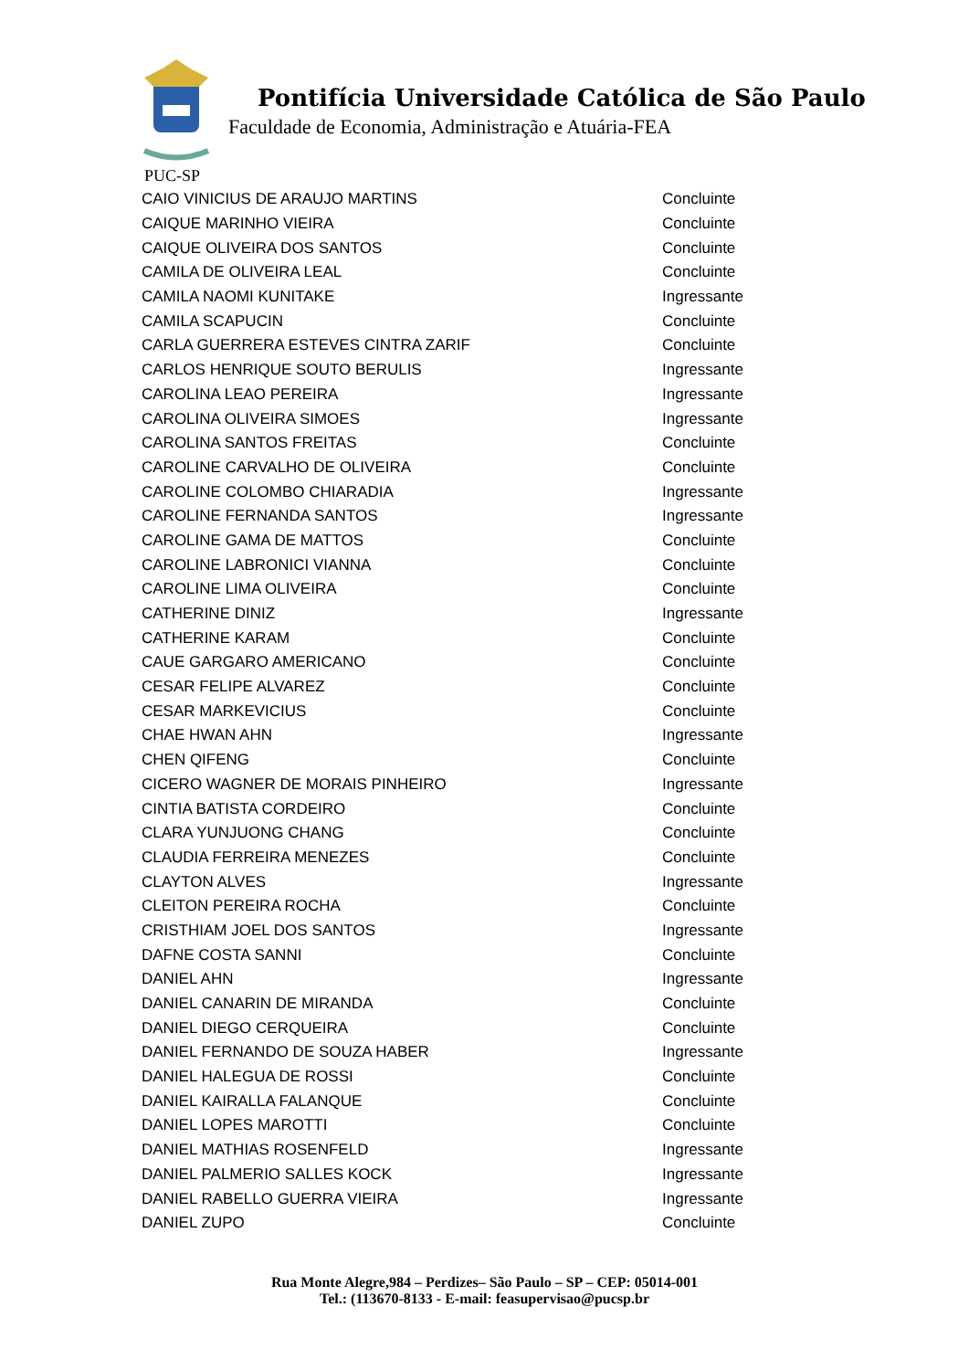Pontifícia Universidade Católica de São Paulo
Faculdade de Economia, Administração e Atuária-FEA
PUC-SP
| CAIO VINICIUS DE ARAUJO MARTINS | Concluinte |
| CAIQUE MARINHO VIEIRA | Concluinte |
| CAIQUE OLIVEIRA DOS SANTOS | Concluinte |
| CAMILA DE OLIVEIRA LEAL | Concluinte |
| CAMILA NAOMI KUNITAKE | Ingressante |
| CAMILA SCAPUCIN | Concluinte |
| CARLA GUERRERA ESTEVES CINTRA ZARIF | Concluinte |
| CARLOS HENRIQUE SOUTO BERULIS | Ingressante |
| CAROLINA LEAO PEREIRA | Ingressante |
| CAROLINA OLIVEIRA SIMOES | Ingressante |
| CAROLINA SANTOS FREITAS | Concluinte |
| CAROLINE CARVALHO DE OLIVEIRA | Concluinte |
| CAROLINE COLOMBO CHIARADIA | Ingressante |
| CAROLINE FERNANDA SANTOS | Ingressante |
| CAROLINE GAMA DE MATTOS | Concluinte |
| CAROLINE LABRONICI VIANNA | Concluinte |
| CAROLINE LIMA OLIVEIRA | Concluinte |
| CATHERINE DINIZ | Ingressante |
| CATHERINE KARAM | Concluinte |
| CAUE GARGARO AMERICANO | Concluinte |
| CESAR FELIPE ALVAREZ | Concluinte |
| CESAR MARKEVICIUS | Concluinte |
| CHAE HWAN AHN | Ingressante |
| CHEN QIFENG | Concluinte |
| CICERO WAGNER DE MORAIS PINHEIRO | Ingressante |
| CINTIA BATISTA CORDEIRO | Concluinte |
| CLARA YUNJUONG CHANG | Concluinte |
| CLAUDIA FERREIRA MENEZES | Concluinte |
| CLAYTON ALVES | Ingressante |
| CLEITON PEREIRA ROCHA | Concluinte |
| CRISTHIAM JOEL DOS SANTOS | Ingressante |
| DAFNE COSTA SANNI | Concluinte |
| DANIEL AHN | Ingressante |
| DANIEL CANARIN DE MIRANDA | Concluinte |
| DANIEL DIEGO CERQUEIRA | Concluinte |
| DANIEL FERNANDO DE SOUZA HABER | Ingressante |
| DANIEL HALEGUA DE ROSSI | Concluinte |
| DANIEL KAIRALLA FALANQUE | Concluinte |
| DANIEL LOPES MAROTTI | Concluinte |
| DANIEL MATHIAS ROSENFELD | Ingressante |
| DANIEL PALMERIO SALLES KOCK | Ingressante |
| DANIEL RABELLO GUERRA VIEIRA | Ingressante |
| DANIEL ZUPO | Concluinte |
Rua Monte Alegre,984 – Perdizes– São Paulo – SP – CEP: 05014-001
Tel.: (113670-8133 - E-mail: feasupervisao@pucsp.br